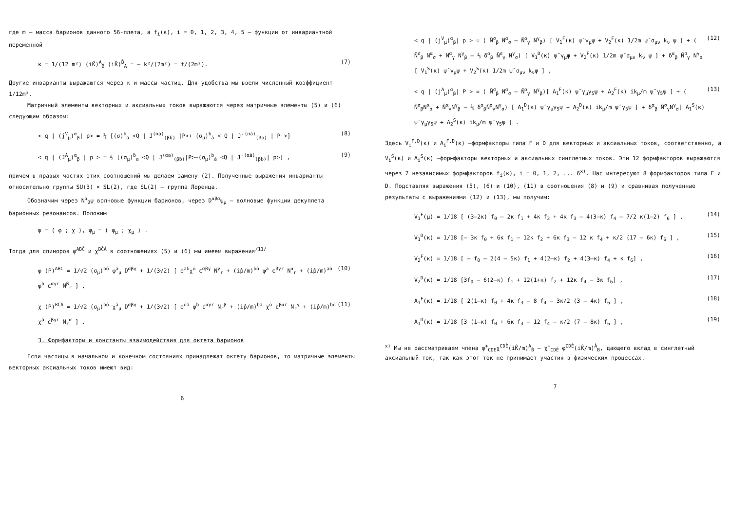где m – масса барионов данного 56-плета, а f<sub>i</sub>(κ), i = 0, 1, 2, 3, 4, 5 – функции от инвариантной переменной
κ = 1/(12 m²) (iK̂)<sup>A</sup><sub>Ḃ</sub> (iK̂)<sup>Ḃ</sup><sub>A</sub> = – k²/(2m²) = t/(2m²). (7)
Другие инварианты выражаются через κ и массы частиц. Для удобства мы ввели численный коэффициент 1/12m².
Матричный элементы векторных и аксиальных токов выражаются через матричные элементы (5) и (6) следующим образом:
< q | (j<sup>V</sup><sub>μ</sub>)<sup>α</sup><sub>β</sub>| p> = ½ [(σ)<sup>ḃ</sup><sub>a</sub> <Q | J<sup>(αa)</sup><sub>(βḃ)</sub> |P>+ (σ<sub>μ</sub>)<sup>b</sup><sub>ȧ</sub> < Q | J′<sup>(αȧ)</sup><sub>(βb)</sub> | P >] (8)
< q | (J<sup>A</sup><sub>μ</sub>)<sup>α</sup><sub>β</sub> | p > = ½ [(σ<sub>μ</sub>)<sup>ḃ</sup><sub>a</sub> <Q | J<sup>(αa)</sup><sub>(βḃ)</sub>|P>–(σ<sub>μ</sub>)<sup>b</sup><sub>ȧ</sub> <Q | J′<sup>(αȧ)</sup><sub>(βb)</sub>| p>] , (9)
причем в правых частях этих соотношений мы делаем замену (2). Полученные выражения инварианты относительно группы SU(3) × SL(2), где SL(2) – группа Лоренца.
Обозначим через N<sup>α</sup><sub>β</sub>ψ волновые функции барионов, через D<sup>αβα</sup>ψ<sub>μ</sub> – волновые функции декуплета барионных резонансов. Положим
ψ = ( φ ; χ ), ψ<sub>μ</sub> = ( φ<sub>μ</sub> ; χ<sub>μ</sub> ) .
Тогда для спиноров φ<sup>ABĊ</sup> и χ<sup>BĊȦ</sup> в соотношениях (5) и (6) мы имеем выражения<sup>/11/</sup>
φ (P)<sup>ABĊ</sup> = 1/√2 (σ<sub>μ</sub>)<sup>bȯ</sup> φ<sup>a</sup><sub>μ</sub> D<sup>αβγ</sup> + 1/(3√2) [ e<sup>ab</sup>χ<sup>ȯ</sup> ε<sup>αβγ</sup> N<sup>γ</sup><sub>r</sub> + (ip̂/m)<sup>bȯ</sup> φ<sup>a</sup> ε<sup>βγr</sup> N<sup>α</sup><sub>r</sub> + (ip̂/m)<sup>aȯ</sup> φ<sup>b</sup> ε<sup>αγr</sup> N<sup>β</sup><sub>r</sub> ] , (10)
χ (P)<sup>BĊȦ</sup> = 1/√2 (σ<sub>μ</sub>)<sup>bȯ</sup> χ<sup>ȧ</sup><sub>μ</sub> D<sup>αβγ</sup> + 1/(3√2) [ e<sup>ȯȧ</sup> φ<sup>b</sup> ε<sup>αγr</sup> N<sub>r</sub><sup>β</sup> + (ip̂/m)<sup>bȧ</sup> χ<sup>ȯ</sup> ε<sup>βαr</sup> N<sub>r</sub><sup>γ</sup> + (ip̂/m)<sup>bȯ</sup> χ<sup>ȧ</sup> ε<sup>βγr</sup> N<sub>r</sub><sup>α</sup> ] . (11)
3. Формфакторы и константы взаимодействия для октета барионов
Если частицы в начальном и конечном состояниях принадлежат октету барионов, то матричные элементы векторных аксиальных токов имеют вид:
6
< q | (j<sup>V</sup><sub>μ</sub>)<sup>α</sup><sub>β</sub>| p > = ( N̄<sup>σ</sup><sub>β</sub> N<sup>α</sup><sub>σ</sub> – N̄<sup>α</sup><sub>γ</sub> N<sup>γ</sup><sub>β</sub>) [ V<sub>1</sub><sup>F</sup>(κ) ψ̄ γ<sub>μ</sub>ψ + V<sub>2</sub><sup>F</sup>(κ) 1/2m ψ̄ σ<sub>μν</sub> k<sub>ν</sub> ψ ] + ( N̄<sup>σ</sup><sub>β</sub> N<sup>α</sup><sub>σ</sub> + N<sup>α</sup><sub>γ</sub> N<sup>γ</sup><sub>β</sub> – ⅔ δ<sup>α</sup><sub>β</sub> N̄<sup>σ</sup><sub>γ</sub> N<sup>γ</sup><sub>σ</sub>) [ V<sub>1</sub><sup>D</sup>(κ) ψ̄ γ<sub>μ</sub>ψ + V<sub>2</sub><sup>F</sup>(κ) 1/2m ψ̄ σ<sub>μν</sub> k<sub>ν</sub> ψ ] + δ<sup>α</sup><sub>β</sub> N̄<sup>σ</sup><sub>γ</sub> N<sup>γ</sup><sub>σ</sub> [ V<sub>1</sub><sup>S</sup>(κ) ψ̄ γ<sub>μ</sub>ψ + V<sub>2</sub><sup>S</sup>(κ) 1/2m ψ̄ σ<sub>μν</sub> k<sub>ν</sub>ψ ] , (12)
< q | (j<sup>A</sup><sub>μ</sub>)<sup>α</sup><sub>β</sub>| P > = ( N̄<sup>σ</sup><sub>β</sub> N<sup>α</sup><sub>σ</sub> – N̄<sup>α</sup><sub>γ</sub> N<sup>γ</sup><sub>β</sub>)[ A<sub>1</sub><sup>F</sup>(κ) ψ̄ γ<sub>μ</sub>γ<sub>5</sub>ψ + A<sub>2</sub><sup>F</sup>(κ) ik<sub>μ</sub>/m ψ̄ γ<sub>5</sub>ψ ] + ( N̄<sup>σ</sup><sub>β</sub>N<sup>α</sup><sub>σ</sub> + N̄<sup>α</sup><sub>γ</sub>N<sup>γ</sup><sub>β</sub> – ⅔ δ<sup>α</sup><sub>β</sub>N̄<sup>σ</sup><sub>γ</sub>N<sup>γ</sup><sub>σ</sub>) [ A<sub>1</sub><sup>D</sup>(κ) ψ̄ γ<sub>μ</sub>γ<sub>5</sub>ψ + A<sub>2</sub><sup>D</sup>(κ) ik<sub>μ</sub>/m ψ̄ γ<sub>5</sub>ψ ] + δ<sup>α</sup><sub>β</sub> N̄<sup>σ</sup><sub>γ</sub>N<sup>γ</sup><sub>σ</sub>[ A<sub>1</sub><sup>S</sup>(κ) ψ̄ γ<sub>μ</sub>γ<sub>5</sub>ψ + A<sub>2</sub><sup>S</sup>(κ) ik<sub>μ</sub>/m ψ̄ γ<sub>5</sub>ψ ] . (13)
Здесь V<sub>i</sub><sup>F,D</sup>(κ) и A<sub>i</sub><sup>F,D</sup>(κ) –формфакторы типа F и D для векторных и аксиальных токов, соответственно, а V<sub>i</sub><sup>S</sup>(κ) и A<sub>i</sub><sup>S</sup>(κ) –формфакторы векторных и аксиальных синглетных токов. Эти 12 формфакторов выражаются через 7 независимых формфакторов f<sub>i</sub>(κ), i = 0, 1, 2, ... 6<sup>x)</sup>. Нас интересуют 8 формфакторов типа F и D. Подставляя выражения (5), (6) и (10), (11) в соотношения (8) и (9) и сравнивая полученные результаты с выражениями (12) и (13), мы получим:
V<sub>1</sub><sup>F</sup>(μ) = 1/18 [ (3–2κ) f<sub>0</sub> – 2κ f<sub>1</sub> + 4κ f<sub>2</sub> + 4κ f<sub>3</sub> – 4(3–κ) f<sub>4</sub> – 7/2 κ(1–2) f<sub>6</sub> ] , (14)
V<sub>1</sub><sup>D</sup>(κ) = 1/18 [– 3κ f<sub>0</sub> + 6κ f<sub>1</sub> – 12κ f<sub>2</sub> + 6κ f<sub>3</sub> – 12 κ f<sub>4</sub> + κ/2 (17 – 6κ) f<sub>6</sub> ] , (15)
V<sub>2</sub><sup>F</sup>(κ) = 1/18 [ – f<sub>0</sub> – 2(4 – 5κ) f<sub>1</sub> + 4(2–κ) f<sub>2</sub> + 4(3–κ) f<sub>4</sub> + κ f<sub>6</sub>] , (16)
V<sub>2</sub><sup>D</sup>(κ) = 1/18 [3f<sub>0</sub> – 6(2–κ) f<sub>1</sub> + 12(1+κ) f<sub>2</sub> + 12κ f<sub>4</sub> – 3κ f<sub>6</sub>] , (17)
A<sub>1</sub><sup>F</sup>(κ) = 1/18 [ 2(1–κ) f<sub>0</sub> + 4κ f<sub>3</sub> – 8 f<sub>4</sub> – 3κ/2 (3 – 4κ) f<sub>6</sub> ] , (18)
A<sub>1</sub><sup>D</sup>(κ) = 1/18 [3 (1–κ) f<sub>0</sub> + 6κ f<sub>3</sub> – 12 f<sub>4</sub> – κ/2 (7 – 8κ) f<sub>6</sub> ] , (19)
<sup>x)</sup> Мы не рассматриваем члена φ<sup>+</sup><sub>CDE</sub>χ<sup>CDĖ</sup>(iK̂/m)<sup>A</sup><sub>Ḃ</sub> – χ<sup>+</sup><sub>CDĖ</sub> φ<sup>CDĖ</sup>(iK̂/m)<sup>Ȧ</sup><sub>B</sub>, дающего вклад в синглетный аксиальный ток, так как этот ток не принимает участия в физических процессах.
7